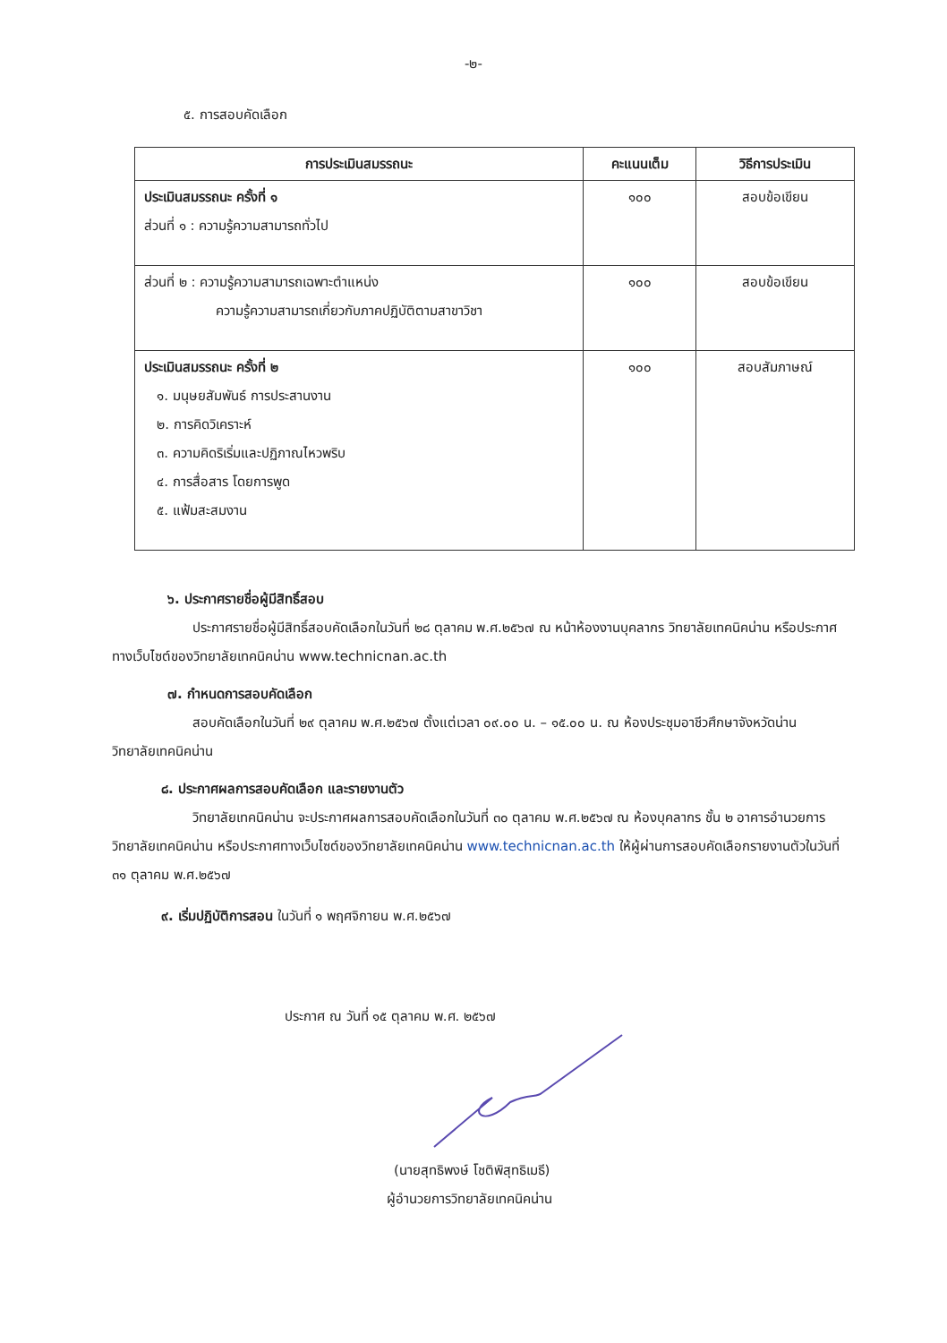-๒-
๕. การสอบคัดเลือก
| การประเมินสมรรถนะ | คะแนนเต็ม | วิธีการประเมิน |
| --- | --- | --- |
| ประเมินสมรรถนะ ครั้งที่ ๑ ส่วนที่ ๑ : ความรู้ความสามารถทั่วไป | ๑๐๐ | สอบข้อเขียน |
| ส่วนที่ ๒ : ความรู้ความสามารถเฉพาะตำแหน่ง ความรู้ความสามารถเกี่ยวกับภาคปฏิบัติตามสาขาวิชา | ๑๐๐ | สอบข้อเขียน |
| ประเมินสมรรถนะ ครั้งที่ ๒ ๑. มนุษยสัมพันธ์ การประสานงาน ๒. การคิดวิเคราะห์ ๓. ความคิดริเริ่มและปฏิภาณไหวพริบ ๔. การสื่อสาร โดยการพูด ๕. แฟ้มสะสมงาน | ๑๐๐ | สอบสัมภาษณ์ |
๖. ประกาศรายชื่อผู้มีสิทธิ์สอบ
ประกาศรายชื่อผู้มีสิทธิ์สอบคัดเลือกในวันที่ ๒๘ ตุลาคม พ.ศ.๒๕๖๗ ณ หน้าห้องงานบุคลากร วิทยาลัยเทคนิคน่าน หรือประกาศทางเว็บไซต์ของวิทยาลัยเทคนิคน่าน www.technicnan.ac.th
๗. กำหนดการสอบคัดเลือก
สอบคัดเลือกในวันที่ ๒๙ ตุลาคม พ.ศ.๒๕๖๗ ตั้งแต่เวลา ๐๙.๐๐ น. – ๑๕.๐๐ น. ณ ห้องประชุมอาชีวศึกษาจังหวัดน่าน วิทยาลัยเทคนิคน่าน
๘. ประกาศผลการสอบคัดเลือก และรายงานตัว
วิทยาลัยเทคนิคน่าน จะประกาศผลการสอบคัดเลือกในวันที่ ๓๐ ตุลาคม พ.ศ.๒๕๖๗ ณ ห้องบุคลากร ชั้น ๒ อาคารอำนวยการ วิทยาลัยเทคนิคน่าน หรือประกาศทางเว็บไซต์ของวิทยาลัยเทคนิคน่าน www.technicnan.ac.th ให้ผู้ผ่านการสอบคัดเลือกรายงานตัวในวันที่ ๓๑ ตุลาคม พ.ศ.๒๕๖๗
๙. เริ่มปฏิบัติการสอน ในวันที่ ๑ พฤศจิกายน พ.ศ.๒๕๖๗
ประกาศ ณ วันที่ ๑๕ ตุลาคม พ.ศ. ๒๕๖๗
(นายสุทธิพงษ์ โชติพิสุทธิเมธี)
ผู้อำนวยการวิทยาลัยเทคนิคน่าน